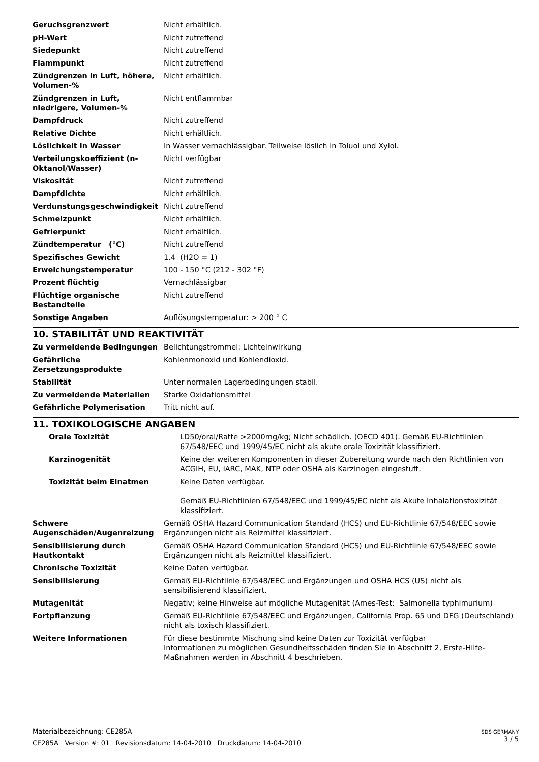| Geruchsgrenzwert | Nicht erhältlich. |
| pH-Wert | Nicht zutreffend |
| Siedepunkt | Nicht zutreffend |
| Flammpunkt | Nicht zutreffend |
| Zündgrenzen in Luft, höhere, Volumen-% | Nicht erhältlich. |
| Zündgrenzen in Luft, niedrigere, Volumen-% | Nicht entflammbar |
| Dampfdruck | Nicht zutreffend |
| Relative Dichte | Nicht erhältlich. |
| Löslichkeit in Wasser | In Wasser vernachlässigbar. Teilweise löslich in Toluol und Xylol. |
| Verteilungskoeffizient (n-Oktanol/Wasser) | Nicht verfügbar |
| Viskosität | Nicht zutreffend |
| Dampfdichte | Nicht erhältlich. |
| Verdunstungsgeschwindigkeit | Nicht zutreffend |
| Schmelzpunkt | Nicht erhältlich. |
| Gefrierpunkt | Nicht erhältlich. |
| Zündtemperatur (°C) | Nicht zutreffend |
| Spezifisches Gewicht | 1.4 (H2O = 1) |
| Erweichungstemperatur | 100 - 150 °C (212 - 302 °F) |
| Prozent flüchtig | Vernachlässigbar |
| Flüchtige organische Bestandteile | Nicht zutreffend |
| Sonstige Angaben | Auflösungstemperatur: > 200 ° C |
10. STABILITÄT UND REAKTIVITÄT
| Zu vermeidende Bedingungen | Belichtungstrommel: Lichteinwirkung |
| Gefährliche Zersetzungsprodukte | Kohlenmonoxid und Kohlendioxid. |
| Stabilität | Unter normalen Lagerbedingungen stabil. |
| Zu vermeidende Materialien | Starke Oxidationsmittel |
| Gefährliche Polymerisation | Tritt nicht auf. |
11. TOXIKOLOGISCHE ANGABEN
| Orale Toxizität | LD50/oral/Ratte >2000mg/kg; Nicht schädlich. (OECD 401). Gemäß EU-Richtlinien 67/548/EEC und 1999/45/EC nicht als akute orale Toxizität klassifiziert. |
| Karzinogenität | Keine der weiteren Komponenten in dieser Zubereitung wurde nach den Richtlinien von ACGIH, EU, IARC, MAK, NTP oder OSHA als Karzinogen eingestuft. |
| Toxizität beim Einatmen | Keine Daten verfügbar. Gemäß EU-Richtlinien 67/548/EEC und 1999/45/EC nicht als Akute Inhalationstoxizität klassifiziert. |
| Schwere Augenschäden/Augenreizung | Gemäß OSHA Hazard Communication Standard (HCS) und EU-Richtlinie 67/548/EEC sowie Ergänzungen nicht als Reizmittel klassifiziert. |
| Sensibilisierung durch Hautkontakt | Gemäß OSHA Hazard Communication Standard (HCS) und EU-Richtlinie 67/548/EEC sowie Ergänzungen nicht als Reizmittel klassifiziert. |
| Chronische Toxizität | Keine Daten verfügbar. |
| Sensibilisierung | Gemäß EU-Richtlinie 67/548/EEC und Ergänzungen und OSHA HCS (US) nicht als sensibilisierend klassifiziert. |
| Mutagenität | Negativ; keine Hinweise auf mögliche Mutagenität (Ames-Test: Salmonella typhimurium) |
| Fortpflanzung | Gemäß EU-Richtlinie 67/548/EEC und Ergänzungen, California Prop. 65 und DFG (Deutschland) nicht als toxisch klassifiziert. |
| Weitere Informationen | Für diese bestimmte Mischung sind keine Daten zur Toxizität verfügbar Informationen zu möglichen Gesundheitsschäden finden Sie in Abschnitt 2, Erste-Hilfe-Maßnahmen werden in Abschnitt 4 beschrieben. |
Materialbezeichnung: CE285A
CE285A Version #: 01 Revisionsdatum: 14-04-2010 Druckdatum: 14-04-2010
SDS GERMANY
3 / 5